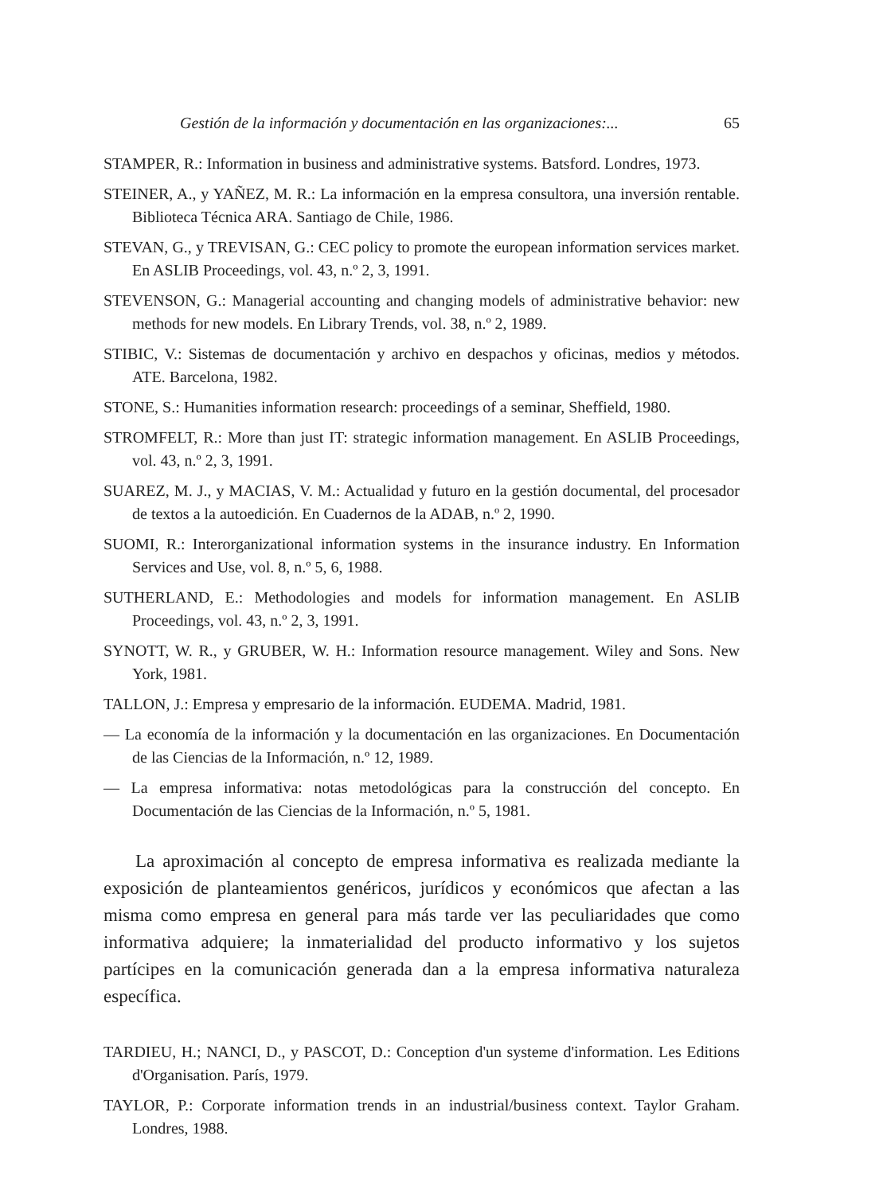Gestión de la información y documentación en las organizaciones:... 65
STAMPER, R.: Information in business and administrative systems. Batsford. Londres, 1973.
STEINER, A., y YAÑEZ, M. R.: La información en la empresa consultora, una inversión rentable. Biblioteca Técnica ARA. Santiago de Chile, 1986.
STEVAN, G., y TREVISAN, G.: CEC policy to promote the european information services market. En ASLIB Proceedings, vol. 43, n.º 2, 3, 1991.
STEVENSON, G.: Managerial accounting and changing models of administrative behavior: new methods for new models. En Library Trends, vol. 38, n.º 2, 1989.
STIBIC, V.: Sistemas de documentación y archivo en despachos y oficinas, medios y métodos. ATE. Barcelona, 1982.
STONE, S.: Humanities information research: proceedings of a seminar, Sheffield, 1980.
STROMFELT, R.: More than just IT: strategic information management. En ASLIB Proceedings, vol. 43, n.º 2, 3, 1991.
SUAREZ, M. J., y MACIAS, V. M.: Actualidad y futuro en la gestión documental, del procesador de textos a la autoedición. En Cuadernos de la ADAB, n.º 2, 1990.
SUOMI, R.: Interorganizational information systems in the insurance industry. En Information Services and Use, vol. 8, n.º 5, 6, 1988.
SUTHERLAND, E.: Methodologies and models for information management. En ASLIB Proceedings, vol. 43, n.º 2, 3, 1991.
SYNOTT, W. R., y GRUBER, W. H.: Information resource management. Wiley and Sons. New York, 1981.
TALLON, J.: Empresa y empresario de la información. EUDEMA. Madrid, 1981.
— La economía de la información y la documentación en las organizaciones. En Documentación de las Ciencias de la Información, n.º 12, 1989.
— La empresa informativa: notas metodológicas para la construcción del concepto. En Documentación de las Ciencias de la Información, n.º 5, 1981.
La aproximación al concepto de empresa informativa es realizada mediante la exposición de planteamientos genéricos, jurídicos y económicos que afectan a las misma como empresa en general para más tarde ver las peculiaridades que como informativa adquiere; la inmaterialidad del producto informativo y los sujetos partícipes en la comunicación generada dan a la empresa informativa naturaleza específica.
TARDIEU, H.; NANCI, D., y PASCOT, D.: Conception d'un systeme d'information. Les Editions d'Organisation. París, 1979.
TAYLOR, P.: Corporate information trends in an industrial/business context. Taylor Graham. Londres, 1988.